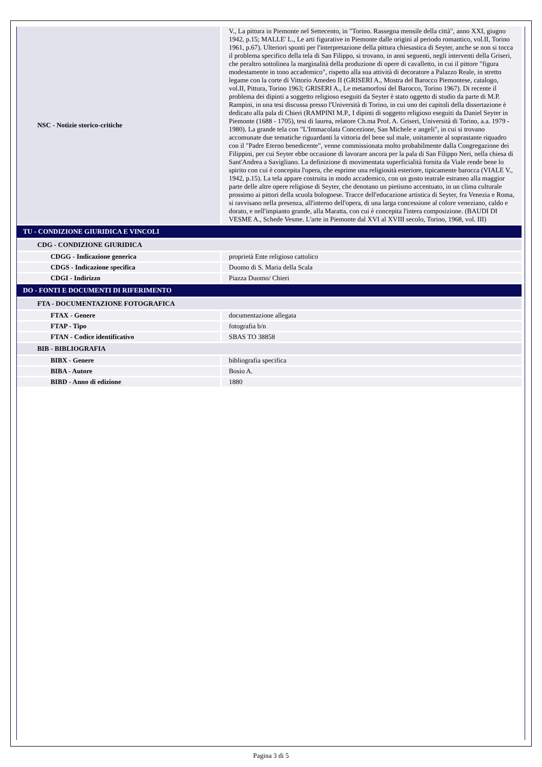| NSC - Notizie storico-critiche | V., La pittura in Piemonte nel Settecento, in "Torino. Rassegna mensile della città", anno XXI, giugno 1942, p.15; MALLE' L., Le arti figurative in Piemonte dalle origini al periodo romantico, vol.II, Torino 1961, p.67). Ulteriori spunti per l'interpretazione della pittura chiesastica di Seyter, anche se non si tocca il problema specifico della tela di San Filippo, si trovano, in anni seguenti, negli interventi della Griseri, che peraltro sottolinea la marginalità della produzione di opere di cavalletto, in cui il pittore "figura modestamente in tono accademico", rispetto alla sua attività di decoratore a Palazzo Reale, in stretto legame con la corte di Vittorio Amedeo II (GRISERI A., Mostra del Barocco Piemontese, catalogo, vol.II, Pittura, Torino 1963; GRISERI A., Le metamorfosi del Barocco, Torino 1967). Di recente il problema dei dipinti a soggetto religioso eseguiti da Seyter è stato oggetto di studio da parte di M.P. Rampini, in una tesi discussa presso l'Università di Torino, in cui uno dei capitoli della dissertazione è dedicato alla pala di Chieri (RAMPINI M.P., I dipinti di soggetto religioso eseguiti da Daniel Seyter in Piemonte (1688 - 1705), tesi di laurea, relatore Ch.ma Prof. A. Griseri, Università di Torino, a.a. 1979 - 1980). La grande tela con "L'Immacolata Concezione, San Michele e angeli", in cui si trovano accomunate due tematiche riguardanti la vittoria del bene sul male, unitamente al soprastante riquadro con il "Padre Eterno benedicente", venne commissionata molto probabilmente dalla Congregazione dei Filippini, per cui Seyter ebbe occasione di lavorare ancora per la pala di San Filippo Neri, nella chiesa di Sant'Andrea a Savigliano. La definizione di movimentata superficialità fornita da Viale rende bene lo spirito con cui è concepita l'opera, che esprime una religiosità esteriore, tipicamente barocca (VIALE V., 1942, p.15). La tela appare costruita in modo accademico, con un gusto teatrale estraneo alla maggior parte delle altre opere religiose di Seyter, che denotano un pietismo accentuato, in un clima culturale prossimo ai pittori della scuola bolognese. Tracce dell'educazione artistica di Seyter, fra Venezia e Roma, si ravvisano nella presenza, all'interno dell'opera, di una larga concessione al colore veneziano, caldo e dorato, e nell'impianto grande, alla Maratta, con cui è concepita l'intera composizione. (BAUDI DI VESME A., Schede Vesme. L'arte in Piemonte dal XVI al XVIII secolo, Torino, 1968, vol. III) |
| TU - CONDIZIONE GIURIDICA E VINCOLI | |
| CDG - CONDIZIONE GIURIDICA | |
| CDGG - Indicazione generica | proprietà Ente religioso cattolico |
| CDGS - Indicazione specifica | Duomo di S. Maria della Scala |
| CDGI - Indirizzo | Piazza Duomo/ Chieri |
| DO - FONTI E DOCUMENTI DI RIFERIMENTO | |
| FTA - DOCUMENTAZIONE FOTOGRAFICA | |
| FTAX - Genere | documentazione allegata |
| FTAP - Tipo | fotografia b/n |
| FTAN - Codice identificativo | SBAS TO 38858 |
| BIB - BIBLIOGRAFIA | |
| BIBX - Genere | bibliografia specifica |
| BIBA - Autore | Bosio A. |
| BIBD - Anno di edizione | 1880 |
Pagina 3 di 5